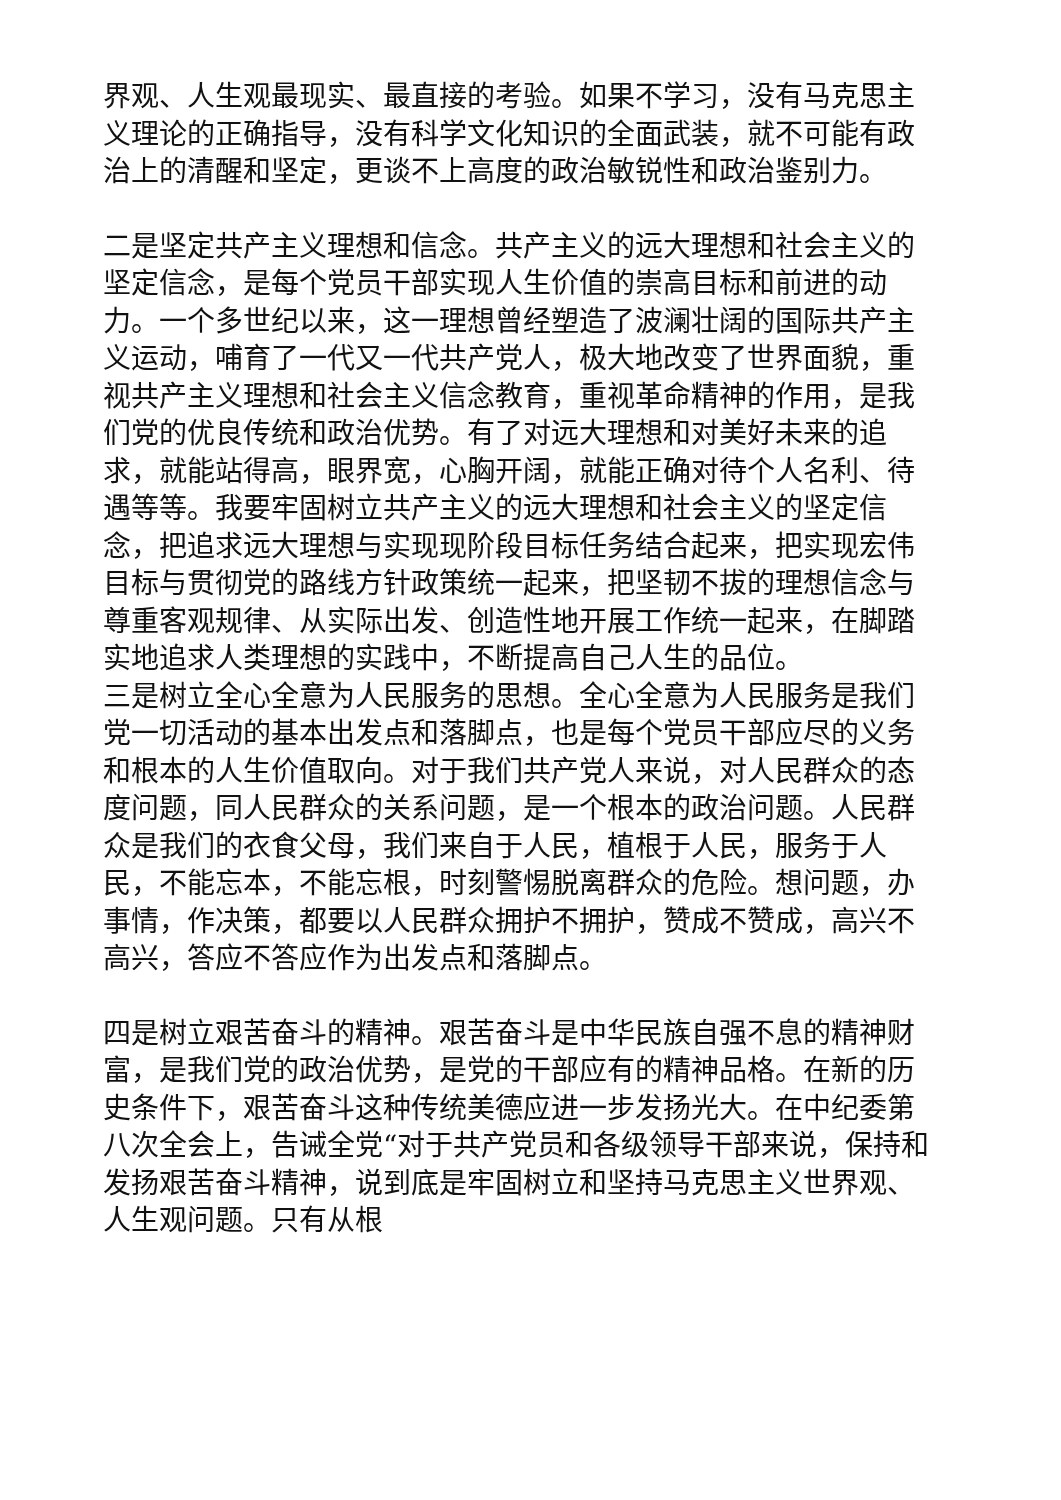界观、人生观最现实、最直接的考验。如果不学习，没有马克思主义理论的正确指导，没有科学文化知识的全面武装，就不可能有政治上的清醒和坚定，更谈不上高度的政治敏锐性和政治鉴别力。
二是坚定共产主义理想和信念。共产主义的远大理想和社会主义的坚定信念，是每个党员干部实现人生价值的崇高目标和前进的动力。一个多世纪以来，这一理想曾经塑造了波澜壮阔的国际共产主义运动，哺育了一代又一代共产党人，极大地改变了世界面貌，重视共产主义理想和社会主义信念教育，重视革命精神的作用，是我们党的优良传统和政治优势。有了对远大理想和对美好未来的追求，就能站得高，眼界宽，心胸开阔，就能正确对待个人名利、待遇等等。我要牢固树立共产主义的远大理想和社会主义的坚定信念，把追求远大理想与实现现阶段目标任务结合起来，把实现宏伟目标与贯彻党的路线方针政策统一起来，把坚韧不拔的理想信念与尊重客观规律、从实际出发、创造性地开展工作统一起来，在脚踏实地追求人类理想的实践中，不断提高自己人生的品位。
三是树立全心全意为人民服务的思想。全心全意为人民服务是我们党一切活动的基本出发点和落脚点，也是每个党员干部应尽的义务和根本的人生价值取向。对于我们共产党人来说，对人民群众的态度问题，同人民群众的关系问题，是一个根本的政治问题。人民群众是我们的衣食父母，我们来自于人民，植根于人民，服务于人民，不能忘本，不能忘根，时刻警惕脱离群众的危险。想问题，办事情，作决策，都要以人民群众拥护不拥护，赞成不赞成，高兴不高兴，答应不答应作为出发点和落脚点。
四是树立艰苦奋斗的精神。艰苦奋斗是中华民族自强不息的精神财富，是我们党的政治优势，是党的干部应有的精神品格。在新的历史条件下，艰苦奋斗这种传统美德应进一步发扬光大。在中纪委第八次全会上，告诫全党“对于共产党员和各级领导干部来说，保持和发扬艰苦奋斗精神，说到底是牢固树立和坚持马克思主义世界观、人生观问题。只有从根